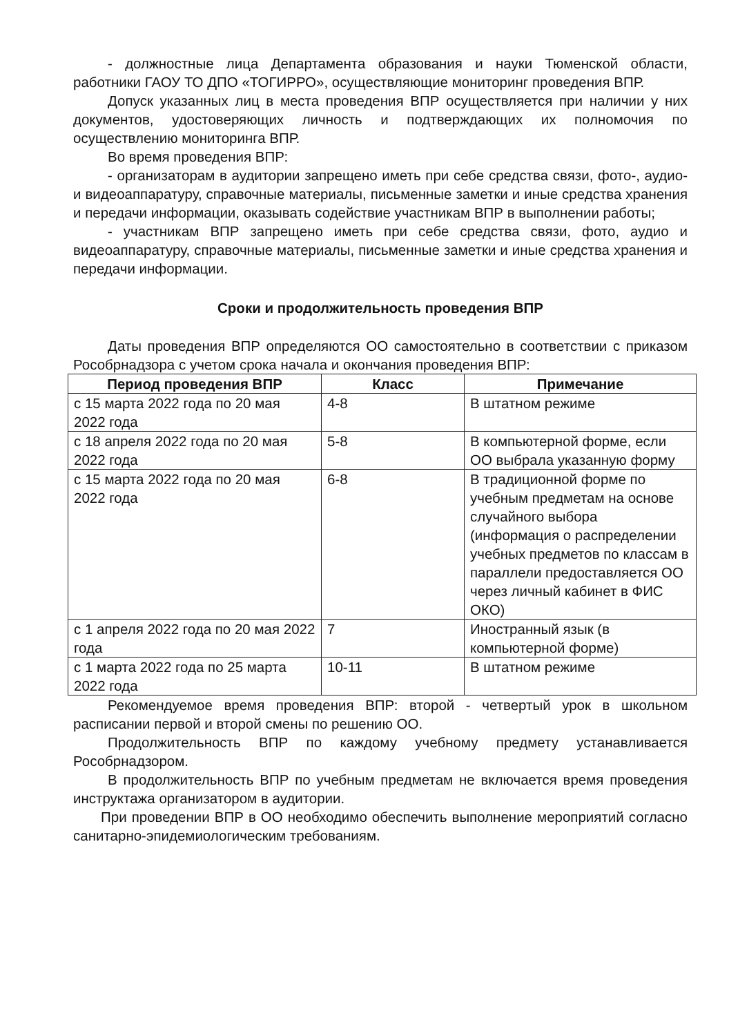- должностные лица Департамента образования и науки Тюменской области, работники ГАОУ ТО ДПО «ТОГИРРО», осуществляющие мониторинг проведения ВПР.
Допуск указанных лиц в места проведения ВПР осуществляется при наличии у них документов, удостоверяющих личность и подтверждающих их полномочия по осуществлению мониторинга ВПР.
Во время проведения ВПР:
- организаторам в аудитории запрещено иметь при себе средства связи, фото-, аудио- и видеоаппаратуру, справочные материалы, письменные заметки и иные средства хранения и передачи информации, оказывать содействие участникам ВПР в выполнении работы;
- участникам ВПР запрещено иметь при себе средства связи, фото, аудио и видеоаппаратуру, справочные материалы, письменные заметки и иные средства хранения и передачи информации.
Сроки и продолжительность проведения ВПР
Даты проведения ВПР определяются ОО самостоятельно в соответствии с приказом Рособрнадзора с учетом срока начала и окончания проведения ВПР:
| Период проведения ВПР | Класс | Примечание |
| --- | --- | --- |
| с 15 марта 2022 года по 20 мая 2022 года | 4-8 | В штатном режиме |
| с 18 апреля 2022 года по 20 мая 2022 года | 5-8 | В компьютерной форме, если ОО выбрала указанную форму |
| с 15 марта 2022 года по 20 мая 2022 года | 6-8 | В традиционной форме по учебным предметам на основе случайного выбора (информация о распределении учебных предметов по классам в параллели предоставляется ОО через личный кабинет в ФИС ОКО) |
| с 1 апреля 2022 года по 20 мая 2022 года | 7 | Иностранный язык (в компьютерной форме) |
| с 1 марта 2022 года по 25 марта 2022 года | 10-11 | В штатном режиме |
Рекомендуемое время проведения ВПР: второй - четвертый урок в школьном расписании первой и второй смены по решению ОО.
Продолжительность ВПР по каждому учебному предмету устанавливается Рособрнадзором.
В продолжительность ВПР по учебным предметам не включается время проведения инструктажа организатором в аудитории.
При проведении ВПР в ОО необходимо обеспечить выполнение мероприятий согласно санитарно-эпидемиологическим требованиям.